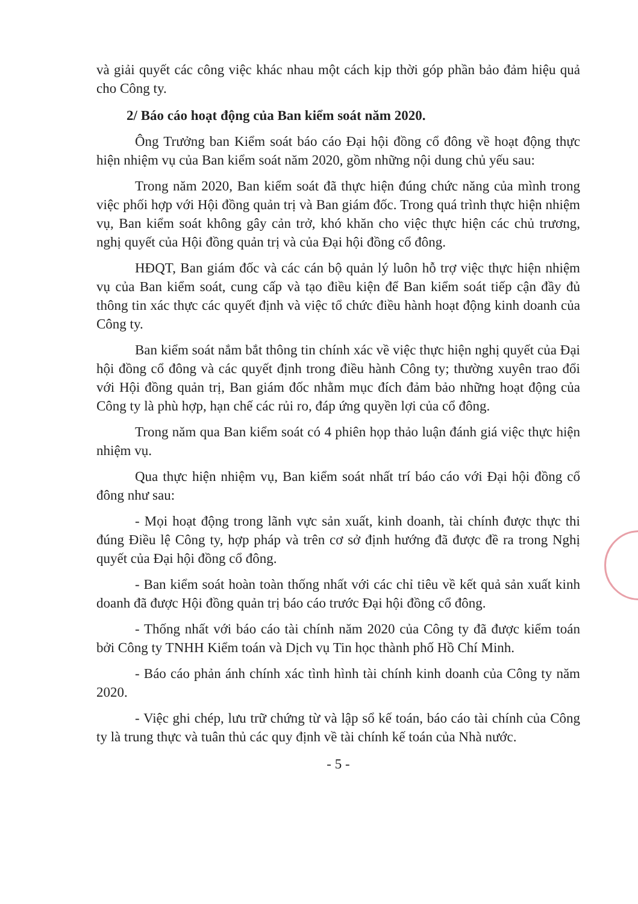và giải quyết các công việc khác nhau một cách kịp thời góp phần bảo đảm hiệu quả cho Công ty.
2/ Báo cáo hoạt động của Ban kiểm soát năm 2020.
Ông Trưởng ban Kiểm soát báo cáo Đại hội đồng cổ đông về hoạt động thực hiện nhiệm vụ của Ban kiểm soát năm 2020, gồm những nội dung chủ yếu sau:
Trong năm 2020, Ban kiểm soát đã thực hiện đúng chức năng của mình trong việc phối hợp với Hội đồng quản trị và Ban giám đốc. Trong quá trình thực hiện nhiệm vụ, Ban kiểm soát không gây cản trở, khó khăn cho việc thực hiện các chủ trương, nghị quyết của Hội đồng quản trị và của Đại hội đồng cổ đông.
HĐQT, Ban giám đốc và các cán bộ quản lý luôn hỗ trợ việc thực hiện nhiệm vụ của Ban kiểm soát, cung cấp và tạo điều kiện để Ban kiểm soát tiếp cận đầy đủ thông tin xác thực các quyết định và việc tổ chức điều hành hoạt động kinh doanh của Công ty.
Ban kiểm soát nắm bắt thông tin chính xác về việc thực hiện nghị quyết của Đại hội đồng cổ đông và các quyết định trong điều hành Công ty; thường xuyên trao đổi với Hội đồng quản trị, Ban giám đốc nhằm mục đích đảm bảo những hoạt động của Công ty là phù hợp, hạn chế các rủi ro, đáp ứng quyền lợi của cổ đông.
Trong năm qua Ban kiểm soát có 4 phiên họp thảo luận đánh giá việc thực hiện nhiệm vụ.
Qua thực hiện nhiệm vụ, Ban kiểm soát nhất trí báo cáo với Đại hội đồng cổ đông như sau:
- Mọi hoạt động trong lãnh vực sản xuất, kinh doanh, tài chính được thực thi đúng Điều lệ Công ty, hợp pháp và trên cơ sở định hướng đã được đề ra trong Nghị quyết của Đại hội đồng cổ đông.
- Ban kiểm soát hoàn toàn thống nhất với các chỉ tiêu về kết quả sản xuất kinh doanh đã được Hội đồng quản trị báo cáo trước Đại hội đồng cổ đông.
- Thống nhất với báo cáo tài chính năm 2020 của Công ty đã được kiểm toán bởi Công ty TNHH Kiểm toán và Dịch vụ Tin học thành phố Hồ Chí Minh.
- Báo cáo phản ánh chính xác tình hình tài chính kinh doanh của Công ty năm 2020.
- Việc ghi chép, lưu trữ chứng từ và lập sổ kế toán, báo cáo tài chính của Công ty là trung thực và tuân thủ các quy định về tài chính kế toán của Nhà nước.
- 5 -